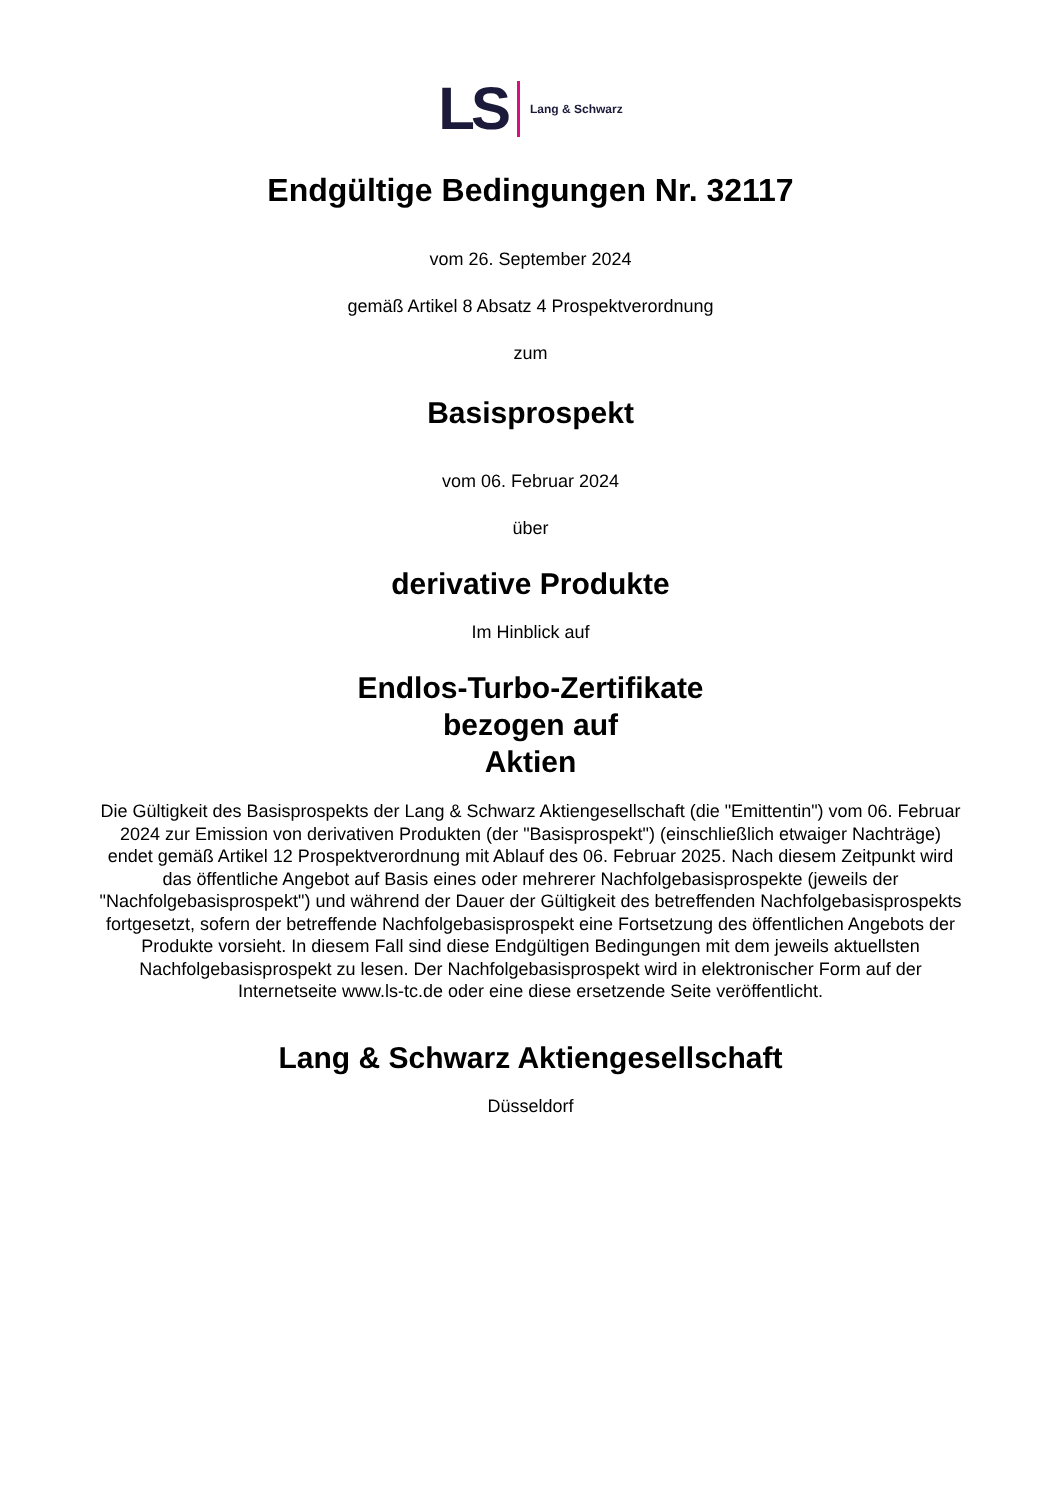LS Lang & Schwarz
Endgültige Bedingungen Nr. 32117
vom 26. September 2024
gemäß Artikel 8 Absatz 4 Prospektverordnung
zum
Basisprospekt
vom 06. Februar 2024
über
derivative Produkte
Im Hinblick auf
Endlos-Turbo-Zertifikate
bezogen auf
Aktien
Die Gültigkeit des Basisprospekts der Lang & Schwarz Aktiengesellschaft (die "Emittentin") vom 06. Februar 2024 zur Emission von derivativen Produkten (der "Basisprospekt") (einschließlich etwaiger Nachträge) endet gemäß Artikel 12 Prospektverordnung mit Ablauf des 06. Februar 2025. Nach diesem Zeitpunkt wird das öffentliche Angebot auf Basis eines oder mehrerer Nachfolgebasisprospekte (jeweils der "Nachfolgebasisprospekt") und während der Dauer der Gültigkeit des betreffenden Nachfolgebasisprospekts fortgesetzt, sofern der betreffende Nachfolgebasisprospekt eine Fortsetzung des öffentlichen Angebots der Produkte vorsieht. In diesem Fall sind diese Endgültigen Bedingungen mit dem jeweils aktuellsten Nachfolgebasisprospekt zu lesen. Der Nachfolgebasisprospekt wird in elektronischer Form auf der Internetseite www.ls-tc.de oder eine diese ersetzende Seite veröffentlicht.
Lang & Schwarz Aktiengesellschaft
Düsseldorf